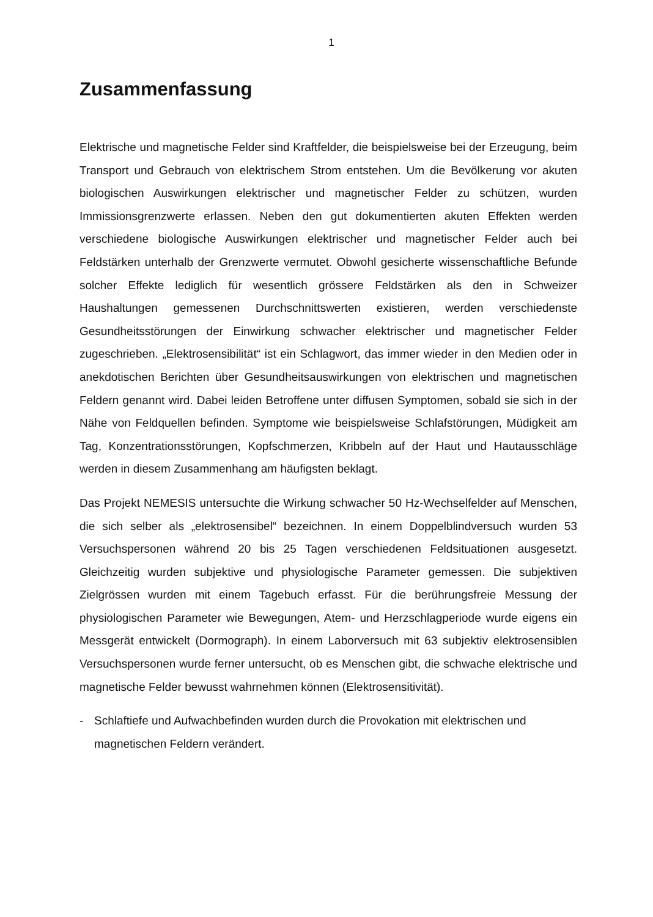1
Zusammenfassung
Elektrische und magnetische Felder sind Kraftfelder, die beispielsweise bei der Erzeugung, beim Transport und Gebrauch von elektrischem Strom entstehen. Um die Bevölkerung vor akuten biologischen Auswirkungen elektrischer und magnetischer Felder zu schützen, wurden Immissionsgrenzwerte erlassen. Neben den gut dokumentierten akuten Effekten werden verschiedene biologische Auswirkungen elektrischer und magnetischer Felder auch bei Feldstärken unterhalb der Grenzwerte vermutet. Obwohl gesicherte wissenschaftliche Befunde solcher Effekte lediglich für wesentlich grössere Feldstärken als den in Schweizer Haushaltungen gemessenen Durchschnittswerten existieren, werden verschiedenste Gesundheitsstörungen der Einwirkung schwacher elektrischer und magnetischer Felder zugeschrieben. „Elektrosensibilität“ ist ein Schlagwort, das immer wieder in den Medien oder in anekdotischen Berichten über Gesundheitsauswirkungen von elektrischen und magnetischen Feldern genannt wird. Dabei leiden Betroffene unter diffusen Symptomen, sobald sie sich in der Nähe von Feldquellen befinden. Symptome wie beispielsweise Schlafstörungen, Müdigkeit am Tag, Konzentrationsstörungen, Kopfschmerzen, Kribbeln auf der Haut und Hautausschläge werden in diesem Zusammenhang am häufigsten beklagt.
Das Projekt NEMESIS untersuchte die Wirkung schwacher 50 Hz-Wechselfelder auf Menschen, die sich selber als „elektrosensibel“ bezeichnen. In einem Doppelblindversuch wurden 53 Versuchspersonen während 20 bis 25 Tagen verschiedenen Feldsituationen ausgesetzt. Gleichzeitig wurden subjektive und physiologische Parameter gemessen. Die subjektiven Zielgrössen wurden mit einem Tagebuch erfasst. Für die berührungsfreie Messung der physiologischen Parameter wie Bewegungen, Atem- und Herzschlagperiode wurde eigens ein Messgerät entwickelt (Dormograph). In einem Laborversuch mit 63 subjektiv elektrosensiblen Versuchspersonen wurde ferner untersucht, ob es Menschen gibt, die schwache elektrische und magnetische Felder bewusst wahrnehmen können (Elektrosensitivität).
- Schlaftiefe und Aufwachbefinden wurden durch die Provokation mit elektrischen und magnetischen Feldern verändert.